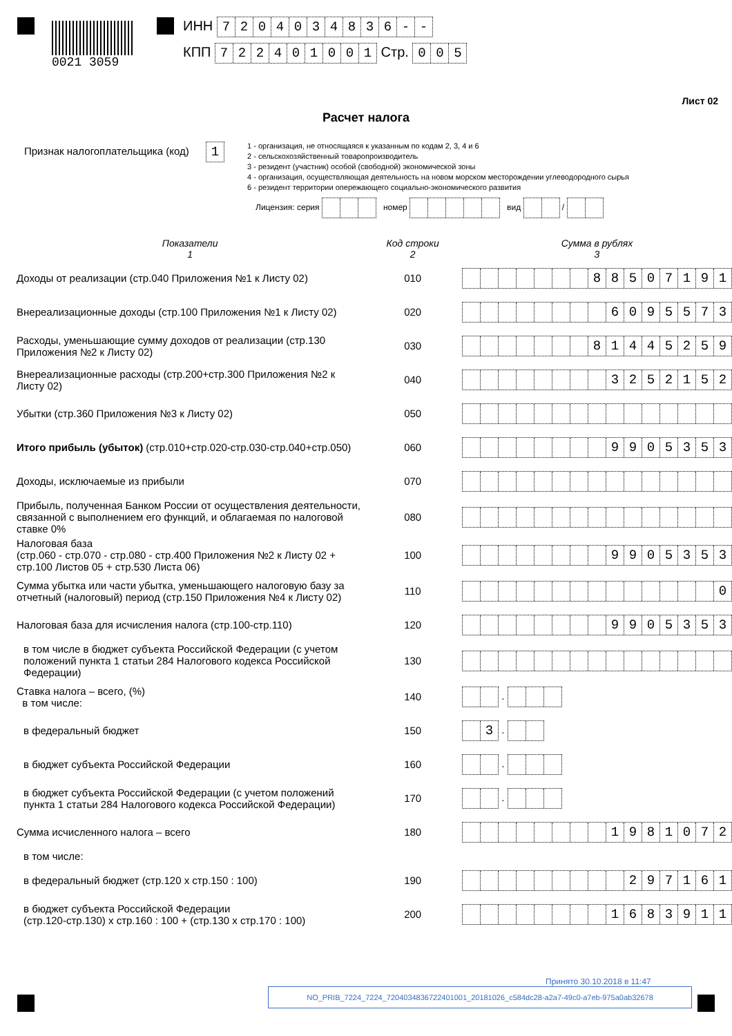0021 3059
ИНН 7204034836 - -
КПП 722401001 Стр. 005
Лист 02
Расчет налога
Признак налогоплательщика (код) 1
1 - организация, не относящаяся к указанным по кодам 2, 3, 4 и 6
2 - сельскохозяйственный товаропроизводитель
3 - резидент (участник) особой (свободной) экономической зоны
4 - организация, осуществляющая деятельность на новом морском месторождении углеводородного сырья
6 - резидент территории опережающего социально-экономического развития
Лицензия: серия номер вид /
| Показатели 1 | Код строки 2 | Сумма в рублях 3 |
| --- | --- | --- |
| Доходы от реализации (стр.040 Приложения №1 к Листу 02) | 010 | 8 8 5 0 7 1 9 1 |
| Внереализационные доходы (стр.100 Приложения №1 к Листу 02) | 020 | 6 0 9 5 5 7 3 |
| Расходы, уменьшающие сумму доходов от реализации (стр.130 Приложения №2 к Листу 02) | 030 | 8 1 4 4 5 2 5 9 |
| Внереализационные расходы (стр.200+стр.300 Приложения №2 к Листу 02) | 040 | 3 2 5 2 1 5 2 |
| Убытки (стр.360 Приложения №3 к Листу 02) | 050 | |
| Итого прибыль (убыток) (стр.010+стр.020-стр.030-стр.040+стр.050) | 060 | 9 9 0 5 3 5 3 |
| Доходы, исключаемые из прибыли | 070 | |
| Прибыль, полученная Банком России от осуществления деятельности, связанной с выполнением его функций, и облагаемая по налоговой ставке 0% | 080 | |
| Налоговая база (стр.060 - стр.070 - стр.080 - стр.400 Приложения №2 к Листу 02 + стр.100 Листов 05 + стр.530 Листа 06) | 100 | 9 9 0 5 3 5 3 |
| Сумма убытка или части убытка, уменьшающего налоговую базу за отчетный (налоговый) период (стр.150 Приложения №4 к Листу 02) | 110 | 0 |
| Налоговая база для исчисления налога (стр.100-стр.110) | 120 | 9 9 0 5 3 5 3 |
| в том числе в бюджет субъекта Российской Федерации (с учетом положений пункта 1 статьи 284 Налогового кодекса Российской Федерации) | 130 | |
| Ставка налога – всего, (%) в том числе: | 140 | . |
| в федеральный бюджет | 150 | 3 . |
| в бюджет субъекта Российской Федерации | 160 | . |
| в бюджет субъекта Российской Федерации (с учетом положений пункта 1 статьи 284 Налогового кодекса Российской Федерации) | 170 | . |
| Сумма исчисленного налога – всего | 180 | 1 9 8 1 0 7 2 |
| в том числе: | | |
| в федеральный бюджет (стр.120 х стр.150 : 100) | 190 | 2 9 7 1 6 1 |
| в бюджет субъекта Российской Федерации (стр.120-стр.130) х стр.160 : 100 + (стр.130 х стр.170 : 100) | 200 | 1 6 8 3 9 1 1 |
Принято 30.10.2018 в 11:47
NO_PRIB_7224_7224_7204034836722401001_20181026_c584dc28-a2a7-49c0-a7eb-975a0ab32678